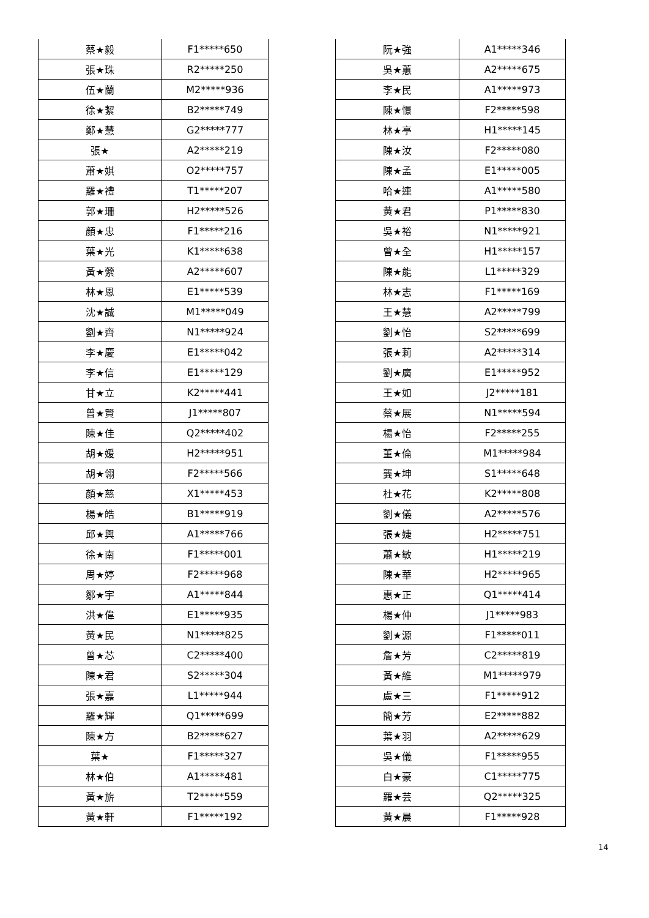| 蔡★毅 | F1*****650 |
| 張★珠 | R2*****250 |
| 伍★蘭 | M2*****936 |
| 徐★絜 | B2*****749 |
| 鄭★慧 | G2*****777 |
| 張★ | A2*****219 |
| 蕭★娸 | O2*****757 |
| 羅★禮 | T1*****207 |
| 郭★珊 | H2*****526 |
| 顏★忠 | F1*****216 |
| 葉★光 | K1*****638 |
| 黃★縈 | A2*****607 |
| 林★恩 | E1*****539 |
| 沈★誠 | M1*****049 |
| 劉★齊 | N1*****924 |
| 李★慶 | E1*****042 |
| 李★信 | E1*****129 |
| 甘★立 | K2*****441 |
| 曾★賢 | J1*****807 |
| 陳★佳 | Q2*****402 |
| 胡★媛 | H2*****951 |
| 胡★翎 | F2*****566 |
| 顏★慈 | X1*****453 |
| 楊★皓 | B1*****919 |
| 邱★興 | A1*****766 |
| 徐★南 | F1*****001 |
| 周★婷 | F2*****968 |
| 鄒★宇 | A1*****844 |
| 洪★偉 | E1*****935 |
| 黃★民 | N1*****825 |
| 曾★芯 | C2*****400 |
| 陳★君 | S2*****304 |
| 張★嘉 | L1*****944 |
| 羅★輝 | Q1*****699 |
| 陳★方 | B2*****627 |
| 葉★ | F1*****327 |
| 林★伯 | A1*****481 |
| 黃★旂 | T2*****559 |
| 黃★軒 | F1*****192 |
| 阮★強 | A1*****346 |
| 吳★蕙 | A2*****675 |
| 李★民 | A1*****973 |
| 陳★憬 | F2*****598 |
| 林★亭 | H1*****145 |
| 陳★汝 | F2*****080 |
| 陳★孟 | E1*****005 |
| 哈★連 | A1*****580 |
| 黃★君 | P1*****830 |
| 吳★裕 | N1*****921 |
| 曾★全 | H1*****157 |
| 陳★能 | L1*****329 |
| 林★志 | F1*****169 |
| 王★慧 | A2*****799 |
| 劉★怡 | S2*****699 |
| 張★莉 | A2*****314 |
| 劉★廣 | E1*****952 |
| 王★如 | J2*****181 |
| 蔡★展 | N1*****594 |
| 楊★怡 | F2*****255 |
| 董★倫 | M1*****984 |
| 龔★坤 | S1*****648 |
| 杜★花 | K2*****808 |
| 劉★儀 | A2*****576 |
| 張★婕 | H2*****751 |
| 蕭★敏 | H1*****219 |
| 陳★華 | H2*****965 |
| 惠★正 | Q1*****414 |
| 楊★仲 | J1*****983 |
| 劉★源 | F1*****011 |
| 詹★芳 | C2*****819 |
| 黃★維 | M1*****979 |
| 盧★三 | F1*****912 |
| 簡★芳 | E2*****882 |
| 葉★羽 | A2*****629 |
| 吳★儀 | F1*****955 |
| 白★豪 | C1*****775 |
| 羅★芸 | Q2*****325 |
| 黃★晨 | F1*****928 |
14